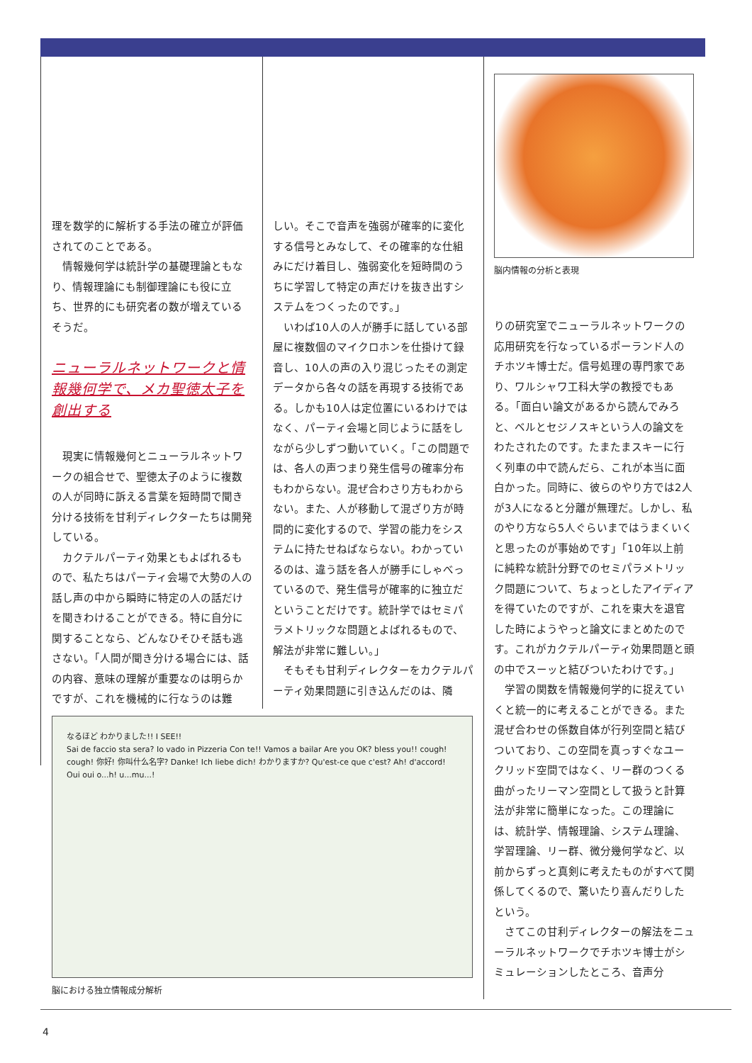理を数学的に解析する手法の確立が評価されてのことである。
情報幾何学は統計学の基礎理論ともなり、情報理論にも制御理論にも役に立ち、世界的にも研究者の数が増えているそうだ。
ニューラルネットワークと情報幾何学で、メカ聖徳太子を創出する
現実に情報幾何とニューラルネットワークの組合せで、聖徳太子のように複数の人が同時に訴える言葉を短時間で聞き分ける技術を甘利ディレクターたちは開発している。
カクテルパーティ効果ともよばれるもので、私たちはパーティ会場で大勢の人の話し声の中から瞬時に特定の人の話だけを聞きわけることができる。特に自分に関することなら、どんなひそひそ話も逃さない。「人間が聞き分ける場合には、話の内容、意味の理解が重要なのは明らかですが、これを機械的に行なうのは難
しい。そこで音声を強弱が確率的に変化する信号とみなして、その確率的な仕組みにだけ着目し、強弱変化を短時間のうちに学習して特定の声だけを抜き出すシステムをつくったのです。」
いわば10人の人が勝手に話している部屋に複数個のマイクロホンを仕掛けて録音し、10人の声の入り混じったその測定データから各々の話を再現する技術である。しかも10人は定位置にいるわけではなく、パーティ会場と同じように話をしながら少しずつ動いていく。「この問題では、各人の声つまり発生信号の確率分布もわからない。混ぜ合わさり方もわからない。また、人が移動して混ざり方が時間的に変化するので、学習の能力をシステムに持たせねばならない。わかっているのは、違う話を各人が勝手にしゃべっているので、発生信号が確率的に独立だということだけです。統計学ではセミパラメトリックな問題とよばれるもので、解法が非常に難しい。」
そもそも甘利ディレクターをカクテルパーティ効果問題に引き込んだのは、隣
脳内情報の分析と表現
りの研究室でニューラルネットワークの応用研究を行なっているポーランド人のチホツキ博士だ。信号処理の専門家であり、ワルシャワ工科大学の教授でもある。「面白い論文があるから読んでみろと、ベルとセジノスキという人の論文をわたされたのです。たまたまスキーに行く列車の中で読んだら、これが本当に面白かった。同時に、彼らのやり方では2人が3人になると分離が無理だ。しかし、私のやり方なら5人ぐらいまではうまくいくと思ったのが事始めです」「10年以上前に純粋な統計分野でのセミパラメトリック問題について、ちょっとしたアイディアを得ていたのですが、これを東大を退官した時にようやっと論文にまとめたのです。これがカクテルパーティ効果問題と頭の中でスーッと結びついたわけです。」
学習の関数を情報幾何学的に捉えていくと統一的に考えることができる。また混ぜ合わせの係数自体が行列空間と結びついており、この空間を真っすぐなユークリッド空間ではなく、リー群のつくる曲がったリーマン空間として扱うと計算法が非常に簡単になった。この理論には、統計学、情報理論、システム理論、学習理論、リー群、微分幾何学など、以前からずっと真剣に考えたものがすべて関係してくるので、驚いたり喜んだりしたという。
さてこの甘利ディレクターの解法をニューラルネットワークでチホツキ博士がシミュレーションしたところ、音声分
なるほど わかりました!! I SEE!!
Sai de faccio sta sera? Io vado in Pizzeria Con te!! Vamos a bailar Are you OK? bless you!! cough! cough! 你好! 你叫什么名字? Danke! Ich liebe dich! わかりますか? Qu'est-ce que c'est? Ah! d'accord! Oui oui o...h! u...mu...!
脳における独立情報成分解析
4